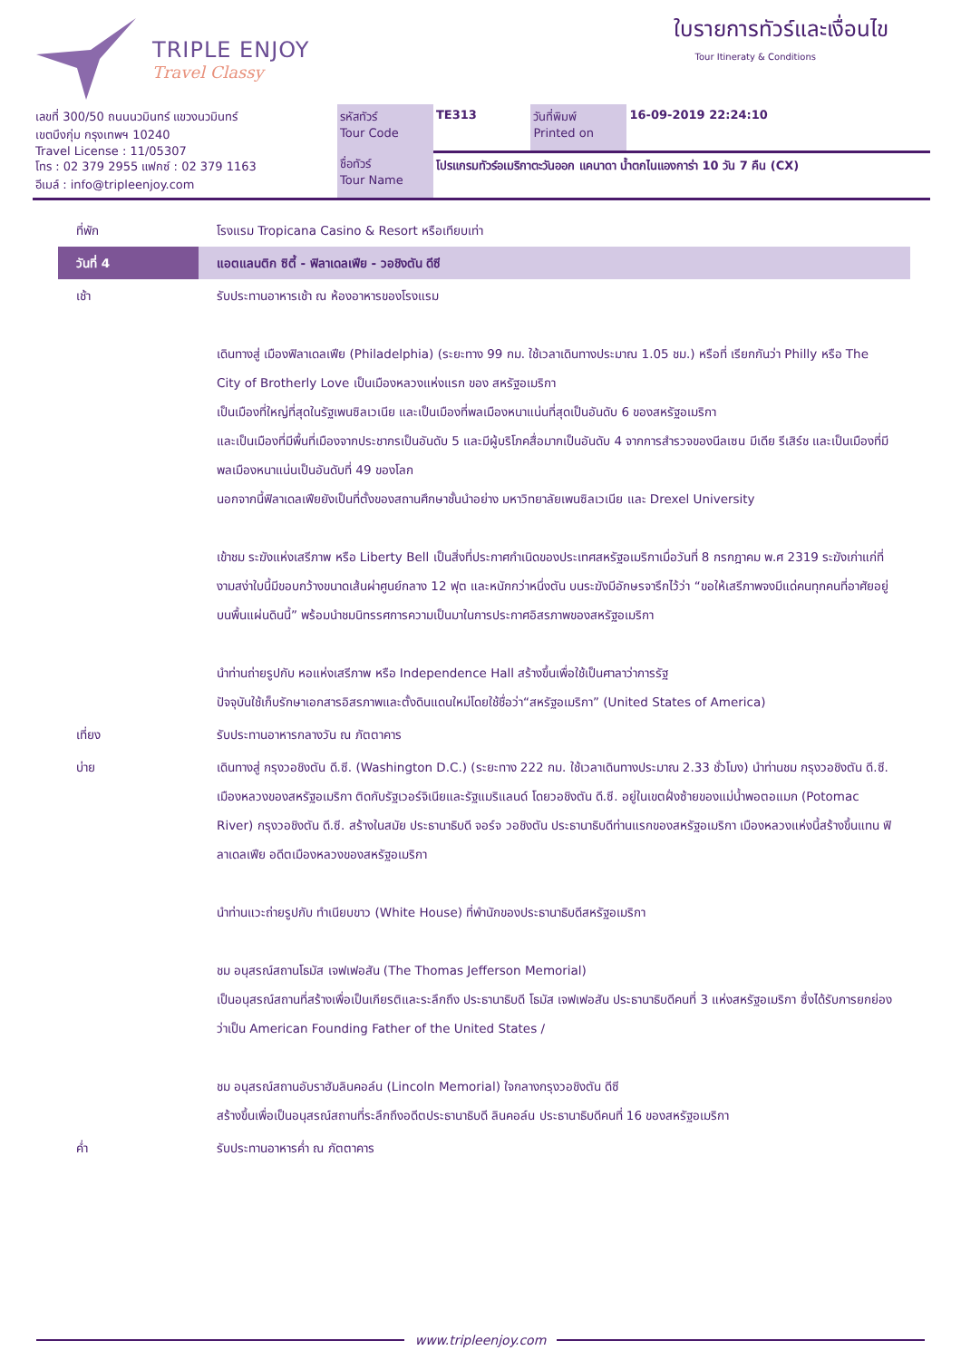TRIPLE ENJOY
Travel Classy
ใบรายการทัวร์และเงื่อนไข
Tour Itineraty & Conditions
| เลขที่ 300/50 ถนนนวมินทร์ แขวงนวมินทร์ เขตบึงกุ่ม กรุงเทพฯ 10240 Travel License : 11/05307 โทร : 02 379 2955 แฟกซ์ : 02 379 1163 อีเมล์ : info@tripleenjoy.com | รหัสทัวร์ Tour Code | TE313 | วันที่พิมพ์ Printed on | 16-09-2019 22:24:10 |
| | ชื่อทัวร์ Tour Name | โปรแกรมทัวร์อเมริกาตะวันออก แคนาดา น้ำตกไนแองการ่า 10 วัน 7 คืน (CX) | | |
| ที่พัก | โรงแรม Tropicana Casino & Resort หรือเทียบเท่า |
| วันที่ 4 | แอตแลนติก ซิตี้ - ฟิลาเดลเฟีย - วอชิงตัน ดีซี |
| เช้า | รับประทานอาหารเช้า ณ ห้องอาหารของโรงแรม เดินทางสู่ เมืองฟิลาเดลเฟีย (Philadelphia) (ระยะทาง 99 กม. ใช้เวลาเดินทางประมาณ 1.05 ชม.) หรือที่ เรียกกันว่า Philly หรือ The City of Brotherly Love เป็นเมืองหลวงแห่งแรก ของ สหรัฐอเมริกา เป็นเมืองที่ใหญ่ที่สุดในรัฐเพนซิลเวเนีย และเป็นเมืองที่พลเมืองหนาแน่นที่สุดเป็นอันดับ 6 ของสหรัฐอเมริกา และเป็นเมืองที่มีพื้นที่เมืองจากประชากรเป็นอันดับ 5 และมีผู้บริโภคสื่อมากเป็นอันดับ 4 จากการสำรวจของนีลเซน มีเดีย รีเสิร์ช และเป็นเมืองที่มีพลเมืองหนาแน่นเป็นอันดับที่ 49 ของโลก นอกจากนี้ฟิลาเดลเฟียยังเป็นที่ตั้งของสถานศึกษาชั้นนำอย่าง มหาวิทยาลัยเพนซิลเวเนีย และ Drexel University เข้าชม ระฆังแห่งเสรีภาพ หรือ Liberty Bell เป็นสิ่งที่ประกาศกำเนิดของประเทศสหรัฐอเมริกาเมื่อวันที่ 8 กรกฎาคม พ.ศ 2319 ระฆังเก่าแก่ที่งามสง่าใบนี้มีขอบกว้างขนาดเส้นผ่าศูนย์กลาง 12 ฟุต และหนักกว่าหนึ่งตัน บนระฆังมีอักษรจารึกไว้ว่า “ขอให้เสรีภาพจงมีแด่คนทุกคนที่อาศัยอยู่บนพื้นแผ่นดินนี้” พร้อมนำชมนิทรรศการความเป็นมาในการประกาศอิสรภาพของสหรัฐอเมริกา นำท่านถ่ายรูปกับ หอแห่งเสรีภาพ หรือ Independence Hall สร้างขึ้นเพื่อใช้เป็นศาลาว่าการรัฐ ปัจจุบันใช้เก็บรักษาเอกสารอิสรภาพและตั้งดินแดนใหม่โดยใช้ชื่อว่า“สหรัฐอเมริกา” (United States of America) |
| เที่ยง | รับประทานอาหารกลางวัน ณ ภัตตาคาร |
| บ่าย | เดินทางสู่ กรุงวอชิงตัน ดี.ซี. (Washington D.C.) (ระยะทาง 222 กม. ใช้เวลาเดินทางประมาณ 2.33 ชั่วโมง) นำท่านชม กรุงวอชิงตัน ดี.ซี. เมืองหลวงของสหรัฐอเมริกา ติดกับรัฐเวอร์จิเนียและรัฐแมริแลนด์ โดยวอชิงตัน ดี.ซี. อยู่ในเขตฝั่งซ้ายของแม่น้ำพอตอแมก (Potomac River) กรุงวอชิงตัน ดี.ซี. สร้างในสมัย ประธานาธิบดี จอร์จ วอชิงตัน ประธานาธิบดีท่านแรกของสหรัฐอเมริกา เมืองหลวงแห่งนี้สร้างขึ้นแทน ฟิลาเดลเฟีย อดีตเมืองหลวงของสหรัฐอเมริกา นำท่านแวะถ่ายรูปกับ ทำเนียบขาว (White House) ที่พำนักของประธานาธิบดีสหรัฐอเมริกา ชม อนุสรณ์สถานโธมัส เจฟเฟอสัน (The Thomas Jefferson Memorial) เป็นอนุสรณ์สถานที่สร้างเพื่อเป็นเกียรติและระลึกถึง ประธานาธิบดี โธมัส เจฟเฟอสัน ประธานาธิบดีคนที่ 3 แห่งสหรัฐอเมริกา ซึ่งได้รับการยกย่องว่าเป็น American Founding Father of the United States / ชม อนุสรณ์สถานอับราฮัมลินคอล์น (Lincoln Memorial) ใจกลางกรุงวอชิงตัน ดีซี สร้างขึ้นเพื่อเป็นอนุสรณ์สถานที่ระลึกถึงอดีตประธานาธิบดี ลินคอล์น ประธานาธิบดีคนที่ 16 ของสหรัฐอเมริกา |
| ค่ำ | รับประทานอาหารค่ำ ณ ภัตตาคาร |
www.tripleenjoy.com